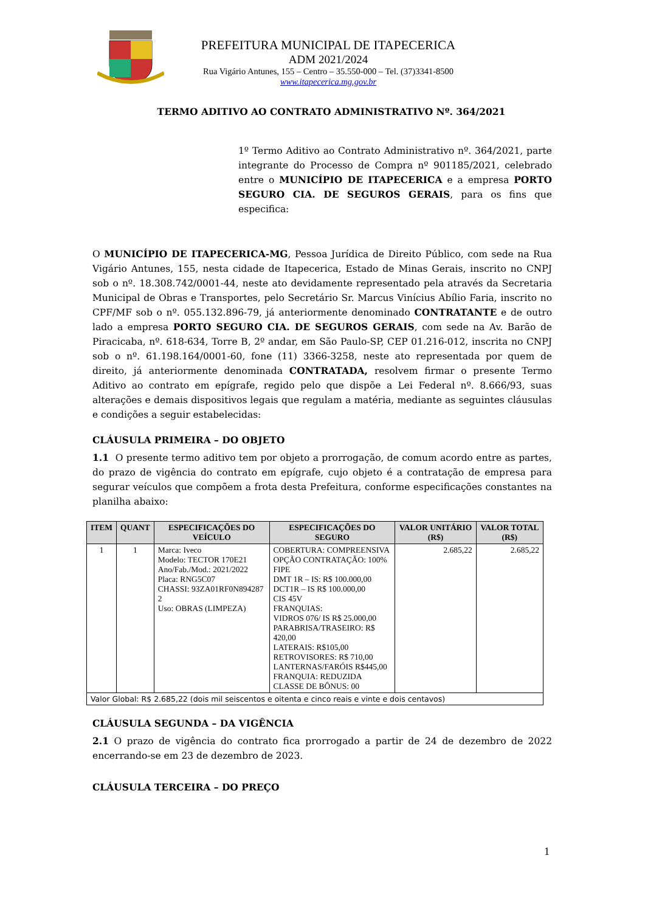PREFEITURA MUNICIPAL DE ITAPECERICA
ADM 2021/2024
Rua Vigário Antunes, 155 – Centro – 35.550-000 – Tel. (37)3341-8500
www.itapecerica.mg.gov.br
TERMO ADITIVO AO CONTRATO ADMINISTRATIVO Nº. 364/2021
1º Termo Aditivo ao Contrato Administrativo nº. 364/2021, parte integrante do Processo de Compra nº 901185/2021, celebrado entre o MUNICÍPIO DE ITAPECERICA e a empresa PORTO SEGURO CIA. DE SEGUROS GERAIS, para os fins que especifica:
O MUNICÍPIO DE ITAPECERICA-MG, Pessoa Jurídica de Direito Público, com sede na Rua Vigário Antunes, 155, nesta cidade de Itapecerica, Estado de Minas Gerais, inscrito no CNPJ sob o nº. 18.308.742/0001-44, neste ato devidamente representado pela através da Secretaria Municipal de Obras e Transportes, pelo Secretário Sr. Marcus Vinícius Abílio Faria, inscrito no CPF/MF sob o nº. 055.132.896-79, já anteriormente denominado CONTRATANTE e de outro lado a empresa PORTO SEGURO CIA. DE SEGUROS GERAIS, com sede na Av. Barão de Piracicaba, nº. 618-634, Torre B, 2º andar, em São Paulo-SP, CEP 01.216-012, inscrita no CNPJ sob o nº. 61.198.164/0001-60, fone (11) 3366-3258, neste ato representada por quem de direito, já anteriormente denominada CONTRATADA, resolvem firmar o presente Termo Aditivo ao contrato em epígrafe, regido pelo que dispõe a Lei Federal nº. 8.666/93, suas alterações e demais dispositivos legais que regulam a matéria, mediante as seguintes cláusulas e condições a seguir estabelecidas:
CLÁUSULA PRIMEIRA – DO OBJETO
1.1 O presente termo aditivo tem por objeto a prorrogação, de comum acordo entre as partes, do prazo de vigência do contrato em epígrafe, cujo objeto é a contratação de empresa para segurar veículos que compõem a frota desta Prefeitura, conforme especificações constantes na planilha abaixo:
| ITEM | QUANT | ESPECIFICAÇÕES DO VEÍCULO | ESPECIFICAÇÕES DO SEGURO | VALOR UNITÁRIO (R$) | VALOR TOTAL (R$) |
| --- | --- | --- | --- | --- | --- |
| 1 | 1 | Marca: Iveco Modelo: TECTOR 170E21 Ano/Fab./Mod.: 2021/2022 Placa: RNG5C07 CHASSI: 93ZA01RF0N894287 2 Uso: OBRAS (LIMPEZA) | COBERTURA: COMPREENSIVA OPÇÃO CONTRATAÇÃO: 100% FIPE DMT 1R – IS: R$ 100.000,00 DCT1R – IS R$ 100.000,00 CIS 45V FRANQUIAS: VIDROS 076/ IS R$ 25.000,00 PARABRISA/TRASEIRO: R$ 420,00 LATERAIS: R$105,00 RETROVISORES: R$ 710,00 LANTERNAS/FARÓIS R$445,00 FRANQUIA: REDUZIDA CLASSE DE BÔNUS: 00 | 2.685,22 | 2.685,22 |
| Valor Global: R$ 2.685,22 (dois mil seiscentos e oitenta e cinco reais e vinte e dois centavos) | | | | | |
CLÁUSULA SEGUNDA – DA VIGÊNCIA
2.1 O prazo de vigência do contrato fica prorrogado a partir de 24 de dezembro de 2022 encerrando-se em 23 de dezembro de 2023.
CLÁUSULA TERCEIRA – DO PREÇO
1